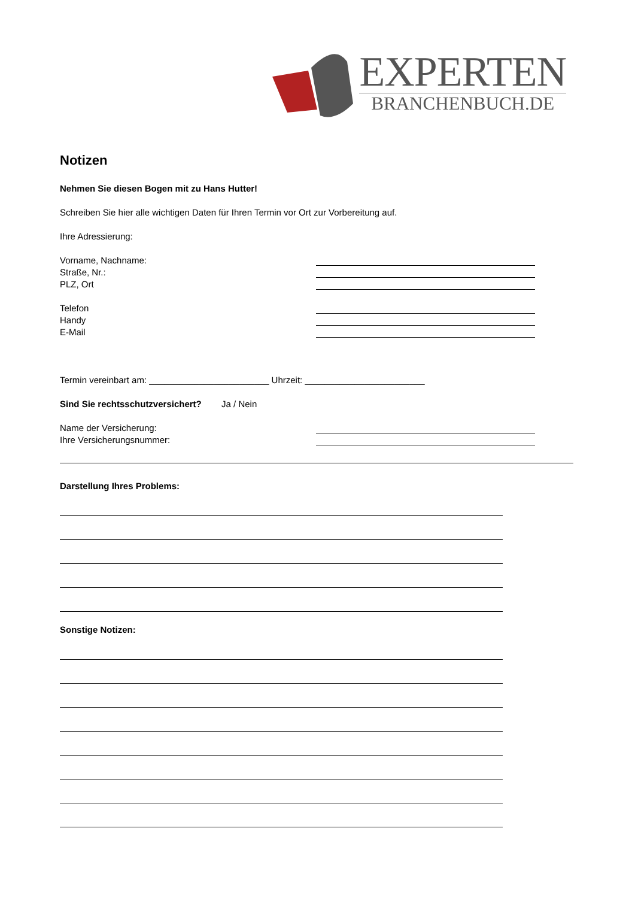EXPERTEN
BRANCHENBUCH.DE
Notizen
Nehmen Sie diesen Bogen mit zu Hans Hutter!
Schreiben Sie hier alle wichtigen Daten für Ihren Termin vor Ort zur Vorbereitung auf.
Ihre Adressierung:
Vorname, Nachname:
Straße, Nr.:
PLZ, Ort
Telefon
Handy
E-Mail
Termin vereinbart am: ________________________ Uhrzeit: ________________________
Sind Sie rechtsschutzversichert? Ja / Nein
Name der Versicherung:
Ihre Versicherungsnummer:
Darstellung Ihres Problems:
Sonstige Notizen: